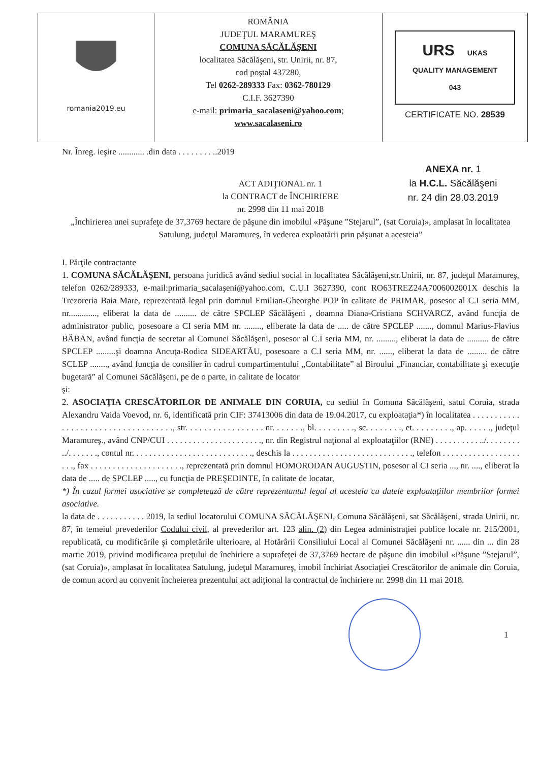| romania2019.eu | ROMÂNIA JUDEŢUL MARAMUREŞ COMUNA SĂCĂLĂŞENI localitatea Săcălăşeni, str. Unirii, nr. 87, cod poştal 437280, Tel 0262-289333 Fax: 0362-780129 C.I.F. 3627390 e-mail: primaria_sacalaseni@yahoo.com ; www.sacalaseni.ro | URS UKAS QUALITY MANAGEMENT 043 CERTIFICATE NO. 28539 |
Nr. Înreg. ieşire ............ .din data . . . . . . . . ..2019
ACT ADIŢIONAL nr. 1
la CONTRACT de ÎNCHIRIERE
nr. 2998 din 11 mai 2018
ANEXA nr. 1
la H.C.L. Săcălăşeni
nr. 24 din 28.03.2019
„Închirierea unei suprafeţe de 37,3769 hectare de păşune din imobilul «Păşune ”Stejarul”, (sat Coruia)», amplasat în localitatea Satulung, judeţul Maramureş, în vederea exploatării prin păşunat a acesteia”
I. Părţile contractante
1. COMUNA SĂCĂLĂŞENI, persoana juridică având sediul social in localitatea Săcălăşeni,str.Unirii, nr. 87, judeţul Maramureş, telefon 0262/289333, e-mail:primaria_sacalaşeni@yahoo.com, C.U.I 3627390, cont RO63TREZ24A7006002001X deschis la Trezoreria Baia Mare, reprezentată legal prin domnul Emilian-Gheorghe POP în calitate de PRIMAR, posesor al C.I seria MM, nr............., eliberat la data de .......... de către SPCLEP Săcălăşeni , doamna Diana-Cristiana SCHVARCZ, având funcţia de administrator public, posesoare a CI seria MM nr. ........, eliberate la data de ..... de către SPCLEP ......., domnul Marius-Flavius BĂBAN, având funcţia de secretar al Comunei Săcălăşeni, posesor al C.I seria MM, nr. ........., eliberat la data de .......... de către SPCLEP .........şi doamna Ancuţa-Rodica SIDEARTĂU, posesoare a C.I seria MM, nr. ......, eliberat la data de ......... de către SCLEP ........, având funcţia de consilier în cadrul compartimentului „Contabilitate” al Biroului „Financiar, contabilitate şi execuţie bugetară” al Comunei Săcălăşeni, pe de o parte, in calitate de locator
şi:
2. ASOCIAŢIA CRESCĂTORILOR DE ANIMALE DIN CORUIA, cu sediul în Comuna Săcălăşeni, satul Coruia, strada Alexandru Vaida Voevod, nr. 6, identificată prin CIF: 37413006 din data de 19.04.2017, cu exploataţia*) în localitatea . . . . . . . . . . . . . . . . . . . . . . . . . . . . . . . . . . ., str. . . . . . . . . . . . . . . . . nr. . . . . . ., bl. . . . . . . . ., sc. . . . . . . ., et. . . . . . . . ., ap. . . . . ., judeţul Maramureş., având CNP/CUI . . . . . . . . . . . . . . . . . . . . . ., nr. din Registrul naţional al exploataţiilor (RNE) . . . . . . . . . . ../. . . . . . . . ../. . . . . . ., contul nr. . . . . . . . . . . . . . . . . . . . . . . . . . . ., deschis la . . . . . . . . . . . . . . . . . . . . . . . . . . . ., telefon . . . . . . . . . . . . . . . . . . . . ., fax . . . . . . . . . . . . . . . . . . . . ., reprezentată prin domnul HOMORODAN AUGUSTIN, posesor al CI seria ..., nr. ...., eliberat la data de ..... de SPCLEP ....., cu funcţia de PREŞEDINTE, în calitate de locatar,
*) În cazul formei asociative se completează de către reprezentantul legal al acesteia cu datele exploataţiilor membrilor formei asociative.
la data de . . . . . . . . . . . 2019, la sediul locatorului COMUNA SĂCĂLĂŞENI, Comuna Săcălăşeni, sat Săcălăşeni, strada Unirii, nr. 87, în temeiul prevederilor Codului civil, al prevederilor art. 123 alin. (2) din Legea administraţiei publice locale nr. 215/2001, republicată, cu modificările şi completările ulterioare, al Hotărârii Consiliului Local al Comunei Săcălăşeni nr. ...... din ... din 28 martie 2019, privind modificarea preţului de închiriere a suprafeţei de 37,3769 hectare de păşune din imobilul «Păşune ”Stejarul”, (sat Coruia)», amplasat în localitatea Satulung, judeţul Maramureş, imobil închiriat Asociaţiei Crescătorilor de animale din Coruia, de comun acord au convenit încheierea prezentului act adiţional la contractul de închiriere nr. 2998 din 11 mai 2018.
1